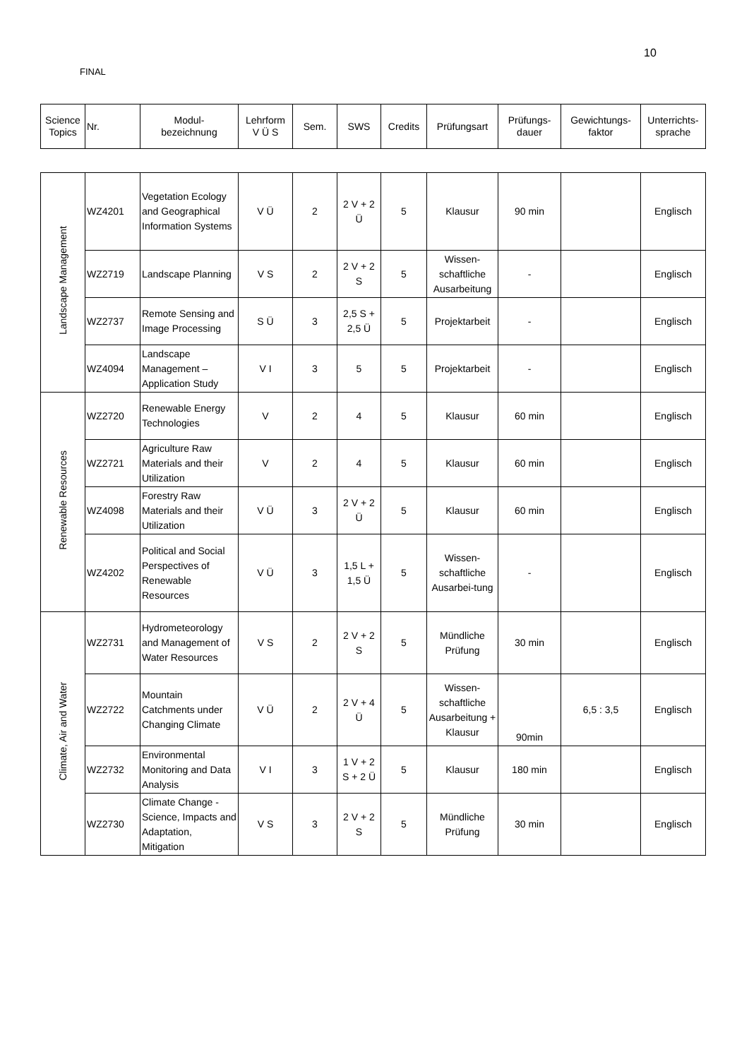10
FINAL
| Science Topics | Nr. | Modul- bezeichnung | Lehrform V Ü S | Sem. | SWS | Credits | Prüfungsart | Prüfungs- dauer | Gewichtungs- faktor | Unterrichts- sprache |
| --- | --- | --- | --- | --- | --- | --- | --- | --- | --- | --- |
| Landscape Management | WZ4201 | Vegetation Ecology and Geographical Information Systems | V Ü | 2 | 2 V + 2 Ü | 5 | Klausur | 90 min | | Englisch |
| | WZ2719 | Landscape Planning | V S | 2 | 2 V + 2 S | 5 | Wissen-schaftliche Ausarbeitung | - | | Englisch |
| | WZ2737 | Remote Sensing and Image Processing | S Ü | 3 | 2,5 S + 2,5 Ü | 5 | Projektarbeit | - | | Englisch |
| | WZ4094 | Landscape Management – Application Study | V I | 3 | 5 | 5 | Projektarbeit | - | | Englisch |
| Renewable Resources | WZ2720 | Renewable Energy Technologies | V | 2 | 4 | 5 | Klausur | 60 min | | Englisch |
| | WZ2721 | Agriculture Raw Materials and their Utilization | V | 2 | 4 | 5 | Klausur | 60 min | | Englisch |
| | WZ4098 | Forestry Raw Materials and their Utilization | V Ü | 3 | 2 V + 2 Ü | 5 | Klausur | 60 min | | Englisch |
| | WZ4202 | Political and Social Perspectives of Renewable Resources | V Ü | 3 | 1,5 L + 1,5 Ü | 5 | Wissen-schaftliche Ausarbei-tung | - | | Englisch |
| Climate, Air and Water | WZ2731 | Hydrometeorology and Management of Water Resources | V S | 2 | 2 V + 2 S | 5 | Mündliche Prüfung | 30 min | | Englisch |
| | WZ2722 | Mountain Catchments under Changing Climate | V Ü | 2 | 2 V + 4 Ü | 5 | Wissen-schaftliche Ausarbeitung + Klausur | 90min | 6,5 : 3,5 | Englisch |
| | WZ2732 | Environmental Monitoring and Data Analysis | V I | 3 | 1 V + 2 S + 2 Ü | 5 | Klausur | 180 min | | Englisch |
| | WZ2730 | Climate Change - Science, Impacts and Adaptation, Mitigation | V S | 3 | 2 V + 2 S | 5 | Mündliche Prüfung | 30 min | | Englisch |